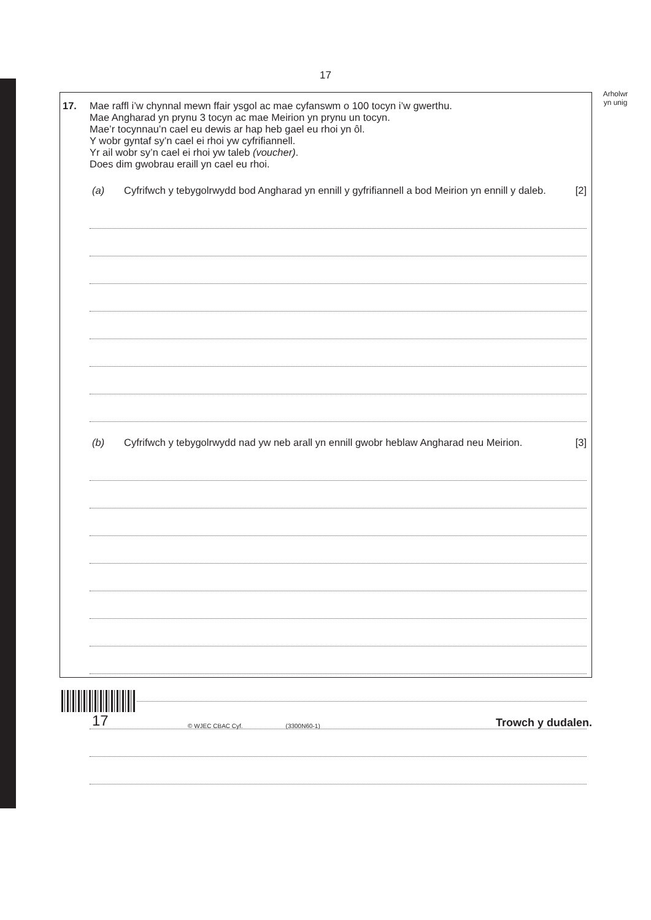17
17. Mae raffl i’w chynnal mewn ffair ysgol ac mae cyfanswm o 100 tocyn i’w gwerthu.
Mae Angharad yn prynu 3 tocyn ac mae Meirion yn prynu un tocyn.
Mae’r tocynnau’n cael eu dewis ar hap heb gael eu rhoi yn ôl.
Y wobr gyntaf sy’n cael ei rhoi yw cyfrifiannell.
Yr ail wobr sy’n cael ei rhoi yw taleb (voucher).
Does dim gwobrau eraill yn cael eu rhoi.
(a) Cyfrifwch y tebygolrwydd bod Angharad yn ennill y gyfrifiannell a bod Meirion yn ennill y daleb. [2]
(b) Cyfrifwch y tebygolrwydd nad yw neb arall yn ennill gwobr heblaw Angharad neu Meirion. [3]
Arholwr
yn unig
17
© WJEC CBAC Cyf.
(3300N60-1)
Trowch y dudalen.